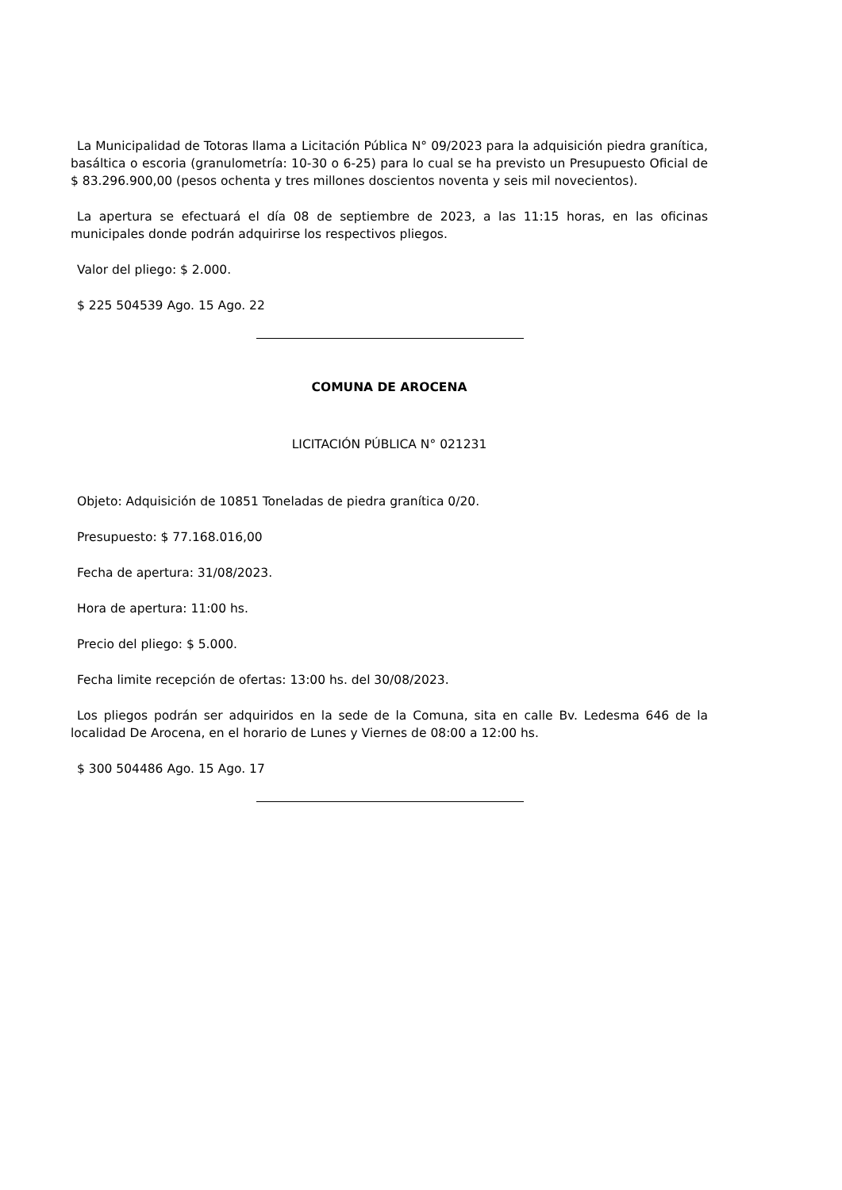La Municipalidad de Totoras llama a Licitación Pública N° 09/2023 para la adquisición piedra granítica, basáltica o escoria (granulometría: 10-30 o 6-25) para lo cual se ha previsto un Presupuesto Oficial de $ 83.296.900,00 (pesos ochenta y tres millones doscientos noventa y seis mil novecientos).
La apertura se efectuará el día 08 de septiembre de 2023, a las 11:15 horas, en las oficinas municipales donde podrán adquirirse los respectivos pliegos.
Valor del pliego: $ 2.000.
$ 225 504539 Ago. 15 Ago. 22
COMUNA DE AROCENA
LICITACIÓN PÚBLICA N° 021231
Objeto: Adquisición de 10851 Toneladas de piedra granítica 0/20.
Presupuesto: $ 77.168.016,00
Fecha de apertura: 31/08/2023.
Hora de apertura: 11:00 hs.
Precio del pliego: $ 5.000.
Fecha limite recepción de ofertas: 13:00 hs. del 30/08/2023.
Los pliegos podrán ser adquiridos en la sede de la Comuna, sita en calle Bv. Ledesma 646 de la localidad De Arocena, en el horario de Lunes y Viernes de 08:00 a 12:00 hs.
$ 300 504486 Ago. 15 Ago. 17